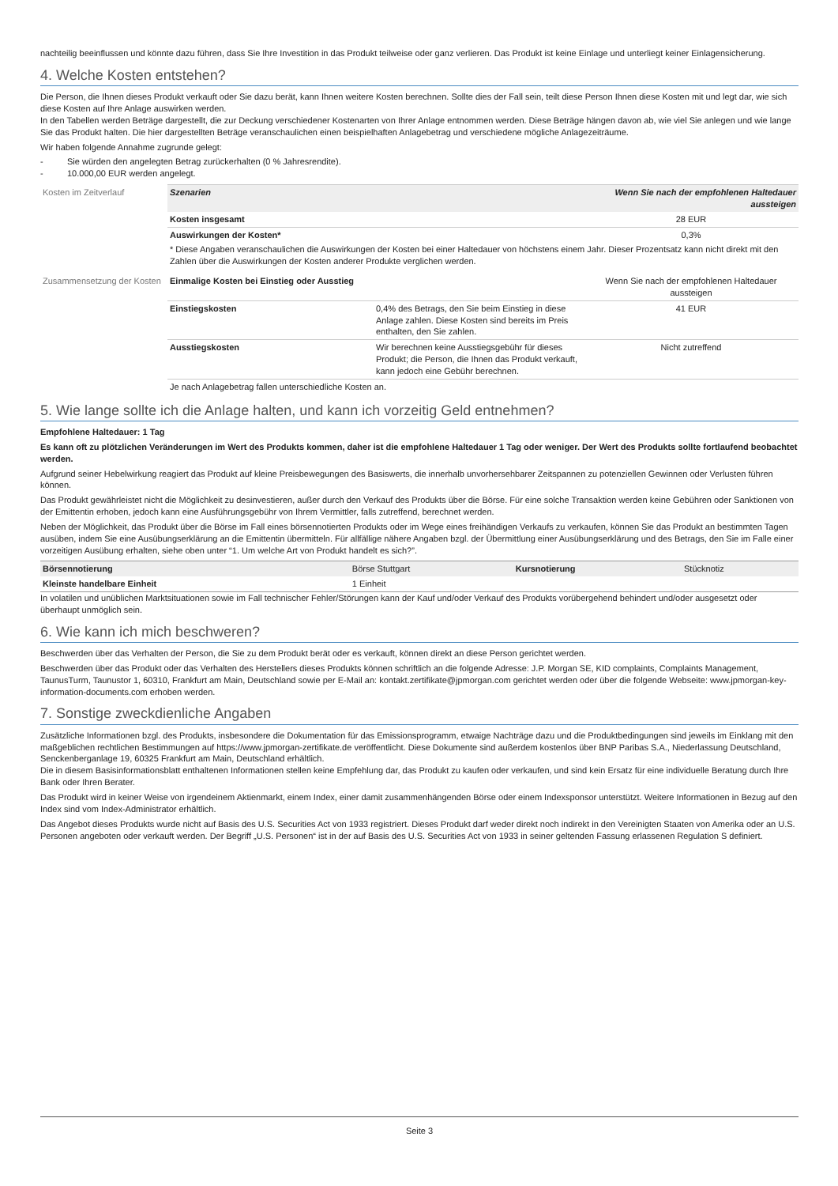nachteilig beeinflussen und könnte dazu führen, dass Sie Ihre Investition in das Produkt teilweise oder ganz verlieren. Das Produkt ist keine Einlage und unterliegt keiner Einlagensicherung.
4. Welche Kosten entstehen?
Die Person, die Ihnen dieses Produkt verkauft oder Sie dazu berät, kann Ihnen weitere Kosten berechnen. Sollte dies der Fall sein, teilt diese Person Ihnen diese Kosten mit und legt dar, wie sich diese Kosten auf Ihre Anlage auswirken werden.
In den Tabellen werden Beträge dargestellt, die zur Deckung verschiedener Kostenarten von Ihrer Anlage entnommen werden. Diese Beträge hängen davon ab, wie viel Sie anlegen und wie lange Sie das Produkt halten. Die hier dargestellten Beträge veranschaulichen einen beispielhaften Anlagebetrag und verschiedene mögliche Anlagezeiträume.
Wir haben folgende Annahme zugrunde gelegt:
- Sie würden den angelegten Betrag zurückerhalten (0 % Jahresrendite).
- 10.000,00 EUR werden angelegt.
| Kosten im Zeitverlauf | Szenarien | | Wenn Sie nach der empfohlenen Haltedauer aussteigen |
| | Kosten insgesamt | | 28 EUR |
| | Auswirkungen der Kosten* | | 0,3% |
| | * Diese Angaben veranschaulichen die Auswirkungen der Kosten bei einer Haltedauer von höchstens einem Jahr. Dieser Prozentsatz kann nicht direkt mit den Zahlen über die Auswirkungen der Kosten anderer Produkte verglichen werden. | | |
| Zusammensetzung der Kosten | Einmalige Kosten bei Einstieg oder Ausstieg | | Wenn Sie nach der empfohlenen Haltedauer aussteigen |
| | Einstiegskosten | 0,4% des Betrags, den Sie beim Einstieg in diese Anlage zahlen. Diese Kosten sind bereits im Preis enthalten, den Sie zahlen. | 41 EUR |
| | Ausstiegskosten | Wir berechnen keine Ausstiegsgebühr für dieses Produkt; die Person, die Ihnen das Produkt verkauft, kann jedoch eine Gebühr berechnen. | Nicht zutreffend |
| | Je nach Anlagebetrag fallen unterschiedliche Kosten an. | | |
5. Wie lange sollte ich die Anlage halten, und kann ich vorzeitig Geld entnehmen?
Empfohlene Haltedauer: 1 Tag
Es kann oft zu plötzlichen Veränderungen im Wert des Produkts kommen, daher ist die empfohlene Haltedauer 1 Tag oder weniger. Der Wert des Produkts sollte fortlaufend beobachtet werden.
Aufgrund seiner Hebelwirkung reagiert das Produkt auf kleine Preisbewegungen des Basiswerts, die innerhalb unvorhersehbarer Zeitspannen zu potenziellen Gewinnen oder Verlusten führen können.
Das Produkt gewährleistet nicht die Möglichkeit zu desinvestieren, außer durch den Verkauf des Produkts über die Börse. Für eine solche Transaktion werden keine Gebühren oder Sanktionen von der Emittentin erhoben, jedoch kann eine Ausführungsgebühr von Ihrem Vermittler, falls zutreffend, berechnet werden.
Neben der Möglichkeit, das Produkt über die Börse im Fall eines börsennotierten Produkts oder im Wege eines freihändigen Verkaufs zu verkaufen, können Sie das Produkt an bestimmten Tagen ausüben, indem Sie eine Ausübungserklärung an die Emittentin übermitteln. Für allfällige nähere Angaben bzgl. der Übermittlung einer Ausübungserklärung und des Betrags, den Sie im Falle einer vorzeitigen Ausübung erhalten, siehe oben unter “1. Um welche Art von Produkt handelt es sich?”.
| Börsennotierung | Börse Stuttgart | Kursnotierung | Stücknotiz |
| Kleinste handelbare Einheit | 1 Einheit | | |
In volatilen und unüblichen Marktsituationen sowie im Fall technischer Fehler/Störungen kann der Kauf und/oder Verkauf des Produkts vorübergehend behindert und/oder ausgesetzt oder überhaupt unmöglich sein.
6. Wie kann ich mich beschweren?
Beschwerden über das Verhalten der Person, die Sie zu dem Produkt berät oder es verkauft, können direkt an diese Person gerichtet werden.
Beschwerden über das Produkt oder das Verhalten des Herstellers dieses Produkts können schriftlich an die folgende Adresse: J.P. Morgan SE, KID complaints, Complaints Management, TaunusTurm, Taunustor 1, 60310, Frankfurt am Main, Deutschland sowie per E-Mail an: kontakt.zertifikate@jpmorgan.com gerichtet werden oder über die folgende Webseite: www.jpmorgan-key-information-documents.com erhoben werden.
7. Sonstige zweckdienliche Angaben
Zusätzliche Informationen bzgl. des Produkts, insbesondere die Dokumentation für das Emissionsprogramm, etwaige Nachträge dazu und die Produktbedingungen sind jeweils im Einklang mit den maßgeblichen rechtlichen Bestimmungen auf https://www.jpmorgan-zertifikate.de veröffentlicht. Diese Dokumente sind außerdem kostenlos über BNP Paribas S.A., Niederlassung Deutschland, Senckenberganlage 19, 60325 Frankfurt am Main, Deutschland erhältlich.
Die in diesem Basisinformationsblatt enthaltenen Informationen stellen keine Empfehlung dar, das Produkt zu kaufen oder verkaufen, und sind kein Ersatz für eine individuelle Beratung durch Ihre Bank oder Ihren Berater.
Das Produkt wird in keiner Weise von irgendeinem Aktienmarkt, einem Index, einer damit zusammenhängenden Börse oder einem Indexsponsor unterstützt. Weitere Informationen in Bezug auf den Index sind vom Index-Administrator erhältlich.
Das Angebot dieses Produkts wurde nicht auf Basis des U.S. Securities Act von 1933 registriert. Dieses Produkt darf weder direkt noch indirekt in den Vereinigten Staaten von Amerika oder an U.S. Personen angeboten oder verkauft werden. Der Begriff „U.S. Personen“ ist in der auf Basis des U.S. Securities Act von 1933 in seiner geltenden Fassung erlassenen Regulation S definiert.
Seite 3